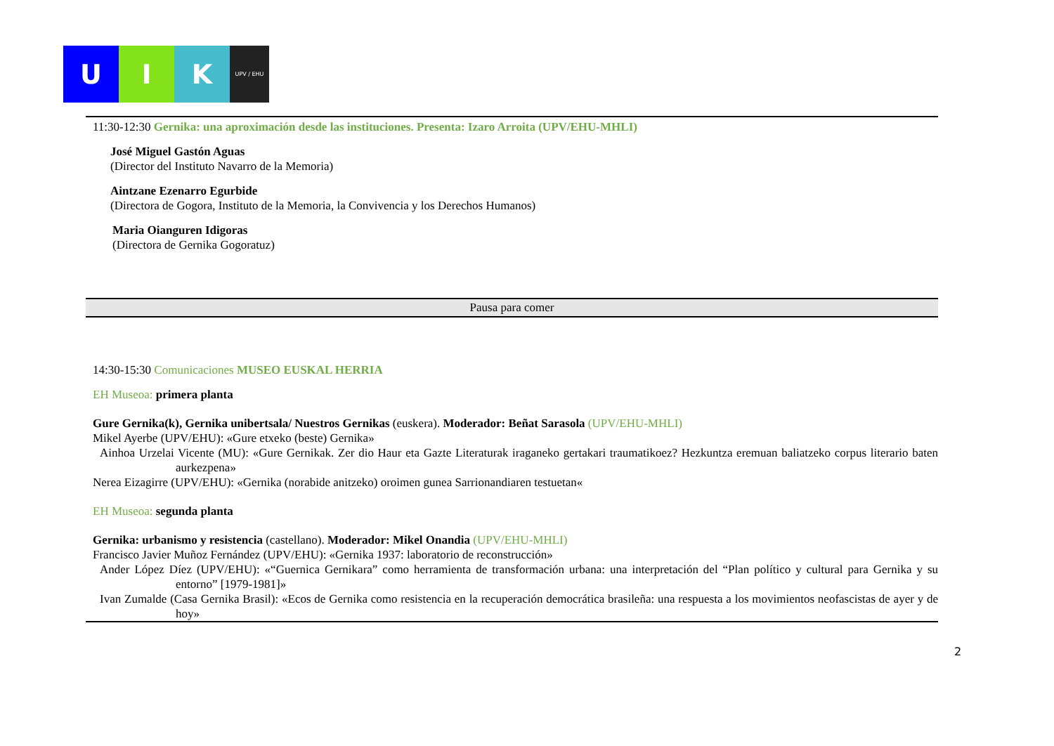U I K
UPV / EHU
11:30-12:30 Gernika: una aproximación desde las instituciones. Presenta: Izaro Arroita (UPV/EHU-MHLI)
José Miguel Gastón Aguas
(Director del Instituto Navarro de la Memoria)
Aintzane Ezenarro Egurbide
(Directora de Gogora, Instituto de la Memoria, la Convivencia y los Derechos Humanos)
Maria Oianguren Idigoras
(Directora de Gernika Gogoratuz)
Pausa para comer
14:30-15:30 Comunicaciones MUSEO EUSKAL HERRIA
EH Museoa: primera planta
Gure Gernika(k), Gernika unibertsala/ Nuestros Gernikas (euskera). Moderador: Beñat Sarasola (UPV/EHU-MHLI)
Mikel Ayerbe (UPV/EHU): «Gure etxeko (beste) Gernika»
Ainhoa Urzelai Vicente (MU): «Gure Gernikak. Zer dio Haur eta Gazte Literaturak iraganeko gertakari traumatikoez? Hezkuntza eremuan baliatzeko corpus literario baten aurkezpena»
Nerea Eizagirre (UPV/EHU): «Gernika (norabide anitzeko) oroimen gunea Sarrionandiaren testuetan«
EH Museoa: segunda planta
Gernika: urbanismo y resistencia (castellano). Moderador: Mikel Onandia (UPV/EHU-MHLI)
Francisco Javier Muñoz Fernández (UPV/EHU): «Gernika 1937: laboratorio de reconstrucción»
Ander López Díez (UPV/EHU): «“Guernica Gernikara” como herramienta de transformación urbana: una interpretación del “Plan político y cultural para Gernika y su entorno” [1979-1981]»
Ivan Zumalde (Casa Gernika Brasil): «Ecos de Gernika como resistencia en la recuperación democrática brasileña: una respuesta a los movimientos neofascistas de ayer y de hoy»
2